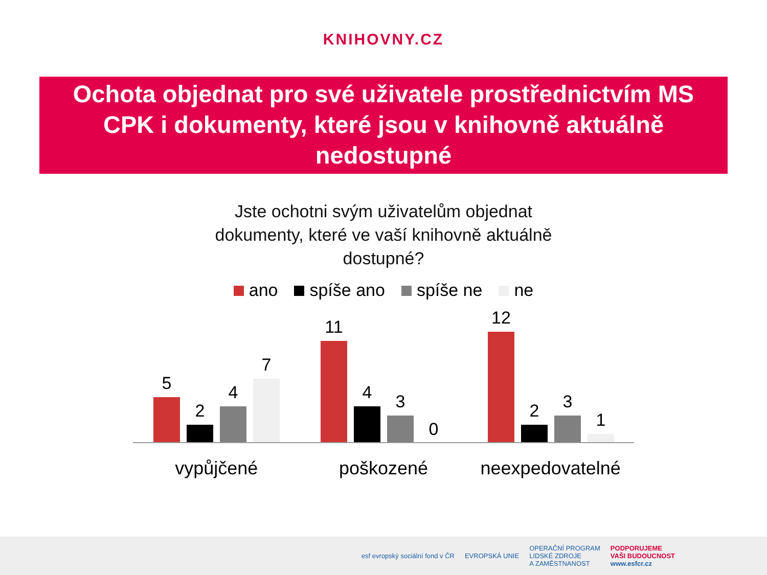KNIHOVNY.CZ
Ochota objednat pro své uživatele prostřednictvím MS CPK i dokumenty, které jsou v knihovně aktuálně nedostupné
Jste ochotni svým uživatelům objednat
dokumenty, které ve vaší knihovně aktuálně
dostupné?
ano spíše ano spíše ne ne
5
2
4
7
11
4
3
0
12
2
3
1
vypůjčené poškozené neexpedovatelné
esf evropský sociální fond v ČR EVROPSKÁ UNIE OPERAČNÍ PROGRAM
LIDSKÉ ZDROJE
A ZAMĚSTNANOST PODPORUJEME
VAŠI BUDOUCNOST
www.esfcr.cz